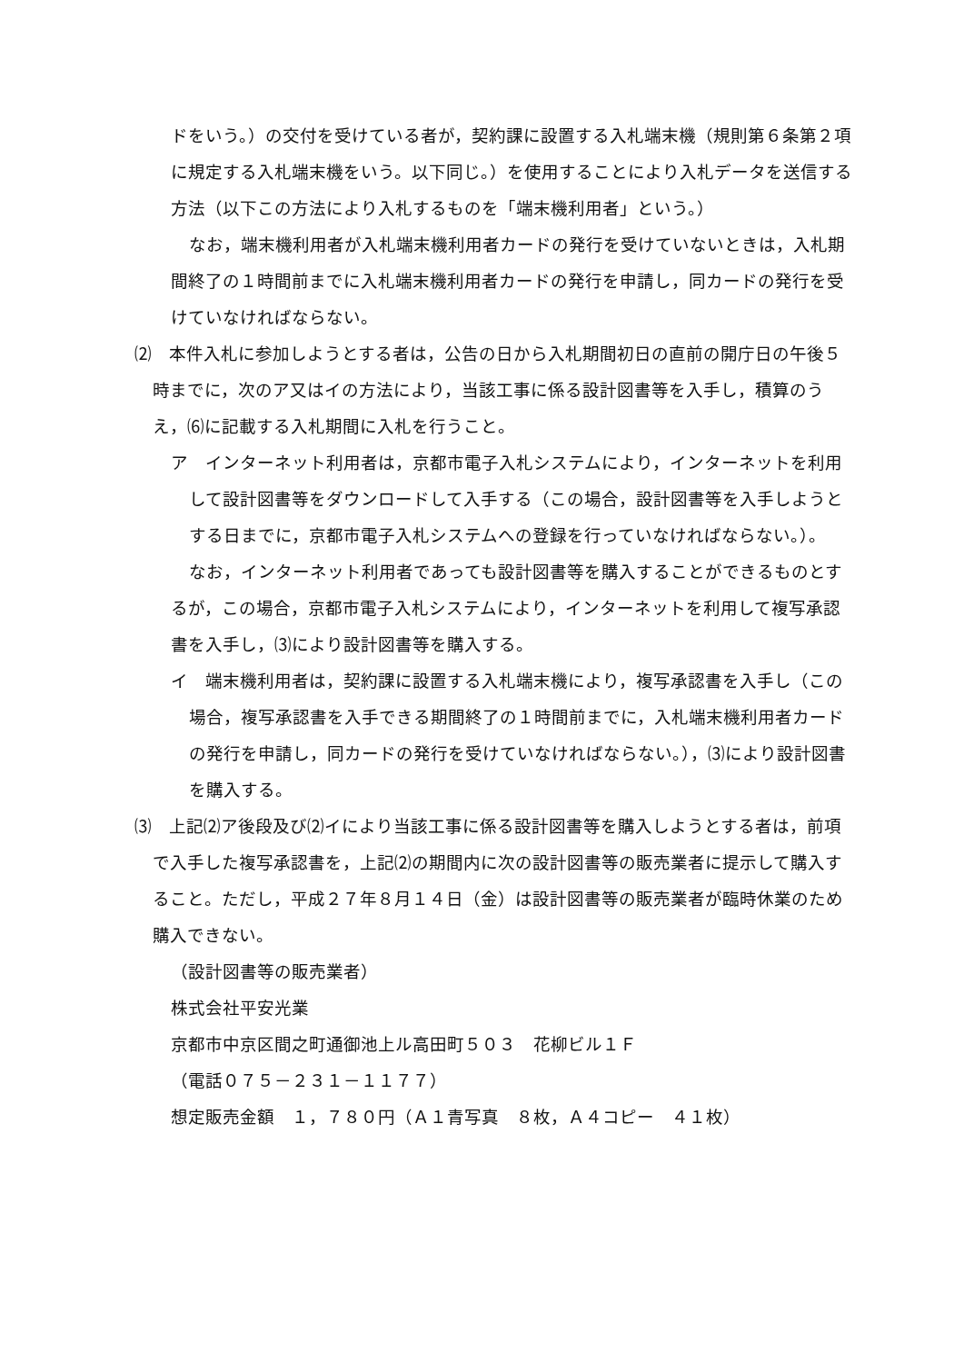ドをいう。）の交付を受けている者が，契約課に設置する入札端末機（規則第６条第２項に規定する入札端末機をいう。以下同じ。）を使用することにより入札データを送信する方法（以下この方法により入札するものを「端末機利用者」という。）
なお，端末機利用者が入札端末機利用者カードの発行を受けていないときは，入札期間終了の１時間前までに入札端末機利用者カードの発行を申請し，同カードの発行を受けていなければならない。
⑵　本件入札に参加しようとする者は，公告の日から入札期間初日の直前の開庁日の午後５時までに，次のア又はイの方法により，当該工事に係る設計図書等を入手し，積算のうえ，⑹に記載する入札期間に入札を行うこと。
ア　インターネット利用者は，京都市電子入札システムにより，インターネットを利用して設計図書等をダウンロードして入手する（この場合，設計図書等を入手しようとする日までに，京都市電子入札システムへの登録を行っていなければならない。）。
なお，インターネット利用者であっても設計図書等を購入することができるものとするが，この場合，京都市電子入札システムにより，インターネットを利用して複写承認書を入手し，⑶により設計図書等を購入する。
イ　端末機利用者は，契約課に設置する入札端末機により，複写承認書を入手し（この場合，複写承認書を入手できる期間終了の１時間前までに，入札端末機利用者カードの発行を申請し，同カードの発行を受けていなければならない。），⑶により設計図書を購入する。
⑶　上記⑵ア後段及び⑵イにより当該工事に係る設計図書等を購入しようとする者は，前項で入手した複写承認書を，上記⑵の期間内に次の設計図書等の販売業者に提示して購入すること。ただし，平成２７年８月１４日（金）は設計図書等の販売業者が臨時休業のため購入できない。
（設計図書等の販売業者）
株式会社平安光業
京都市中京区間之町通御池上ル高田町５０３　花柳ビル１Ｆ
（電話０７５－２３１－１１７７）
想定販売金額　１，７８０円（Ａ１青写真　８枚，Ａ４コピー　４１枚）